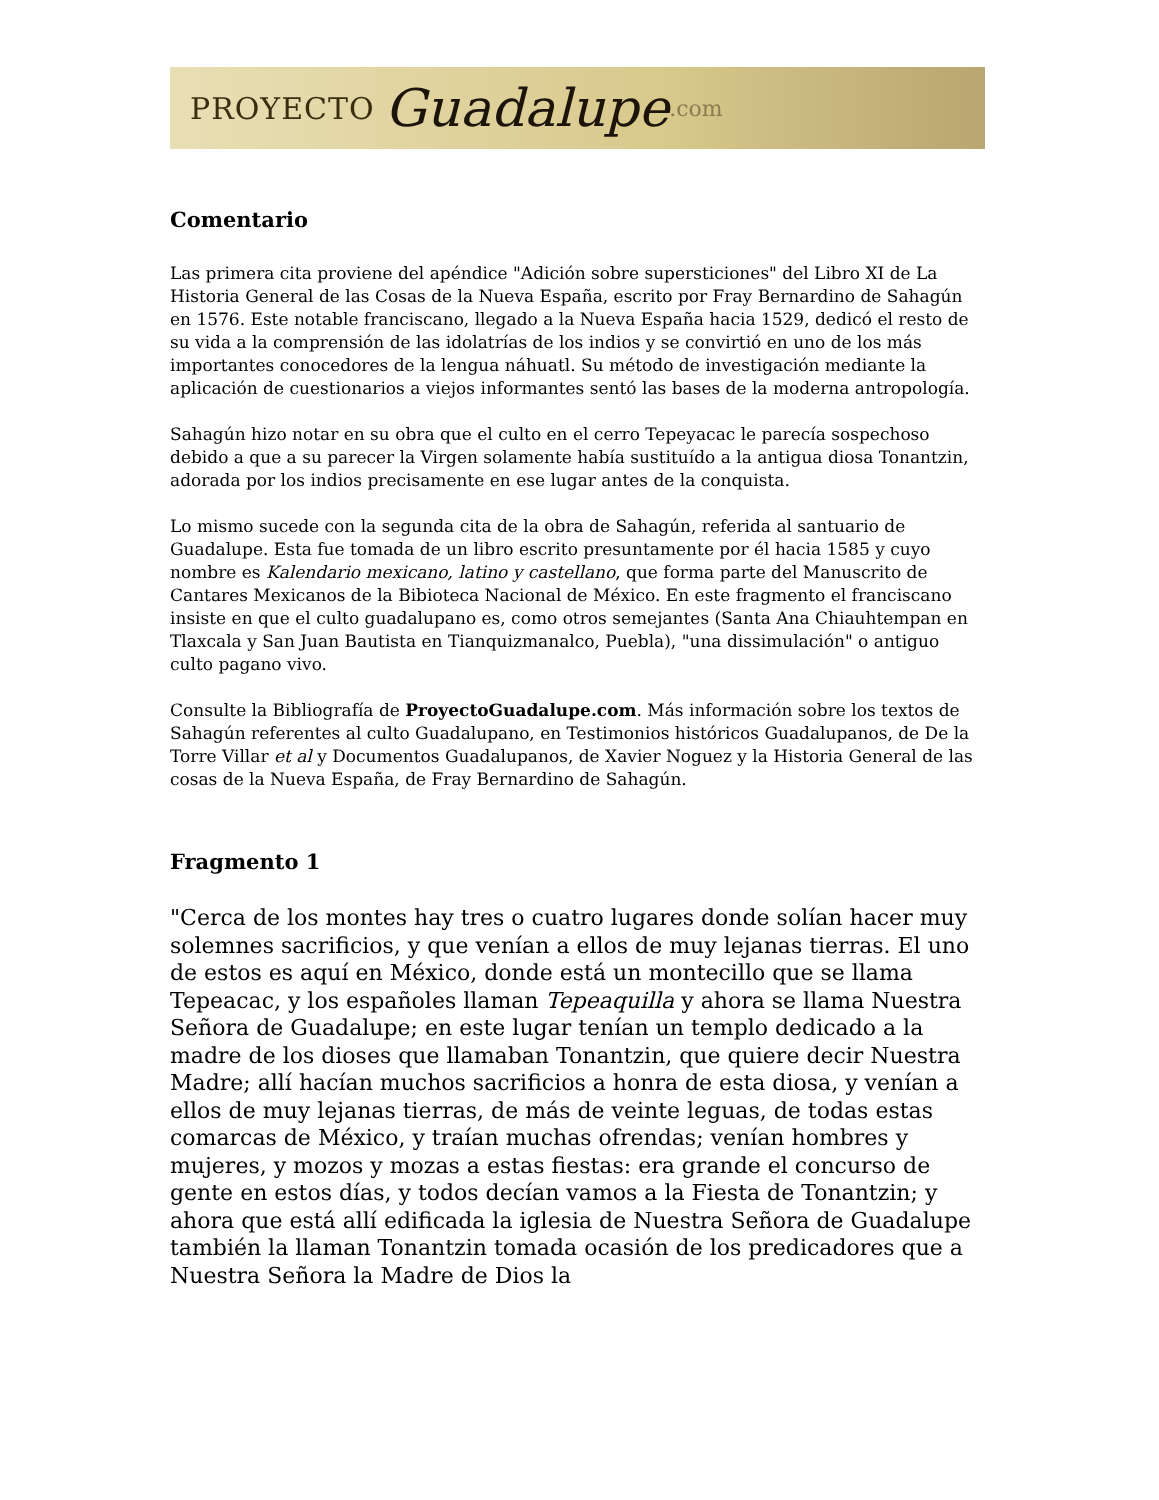PROYECTO Guadalupe.com
Comentario
Las primera cita proviene del apéndice "Adición sobre supersticiones" del Libro XI de La Historia General de las Cosas de la Nueva España, escrito por Fray Bernardino de Sahagún en 1576. Este notable franciscano, llegado a la Nueva España hacia 1529, dedicó el resto de su vida a la comprensión de las idolatrías de los indios y se convirtió en uno de los más importantes conocedores de la lengua náhuatl. Su método de investigación mediante la aplicación de cuestionarios a viejos informantes sentó las bases de la moderna antropología.
Sahagún hizo notar en su obra que el culto en el cerro Tepeyacac le parecía sospechoso debido a que a su parecer la Virgen solamente había sustituído a la antigua diosa Tonantzin, adorada por los indios precisamente en ese lugar antes de la conquista.
Lo mismo sucede con la segunda cita de la obra de Sahagún, referida al santuario de Guadalupe. Esta fue tomada de un libro escrito presuntamente por él hacia 1585 y cuyo nombre es Kalendario mexicano, latino y castellano, que forma parte del Manuscrito de Cantares Mexicanos de la Bibioteca Nacional de México. En este fragmento el franciscano insiste en que el culto guadalupano es, como otros semejantes (Santa Ana Chiauhtempan en Tlaxcala y San Juan Bautista en Tianquizmanalco, Puebla), "una dissimulación" o antiguo culto pagano vivo.
Consulte la Bibliografía de ProyectoGuadalupe.com. Más información sobre los textos de Sahagún referentes al culto Guadalupano, en Testimonios históricos Guadalupanos, de De la Torre Villar et al y Documentos Guadalupanos, de Xavier Noguez y la Historia General de las cosas de la Nueva España, de Fray Bernardino de Sahagún.
Fragmento 1
"Cerca de los montes hay tres o cuatro lugares donde solían hacer muy solemnes sacrificios, y que venían a ellos de muy lejanas tierras. El uno de estos es aquí en México, donde está un montecillo que se llama Tepeacac, y los españoles llaman Tepeaquilla y ahora se llama Nuestra Señora de Guadalupe; en este lugar tenían un templo dedicado a la madre de los dioses que llamaban Tonantzin, que quiere decir Nuestra Madre; allí hacían muchos sacrificios a honra de esta diosa, y venían a ellos de muy lejanas tierras, de más de veinte leguas, de todas estas comarcas de México, y traían muchas ofrendas; venían hombres y mujeres, y mozos y mozas a estas fiestas: era grande el concurso de gente en estos días, y todos decían vamos a la Fiesta de Tonantzin; y ahora que está allí edificada la iglesia de Nuestra Señora de Guadalupe también la llaman Tonantzin tomada ocasión de los predicadores que a Nuestra Señora la Madre de Dios la